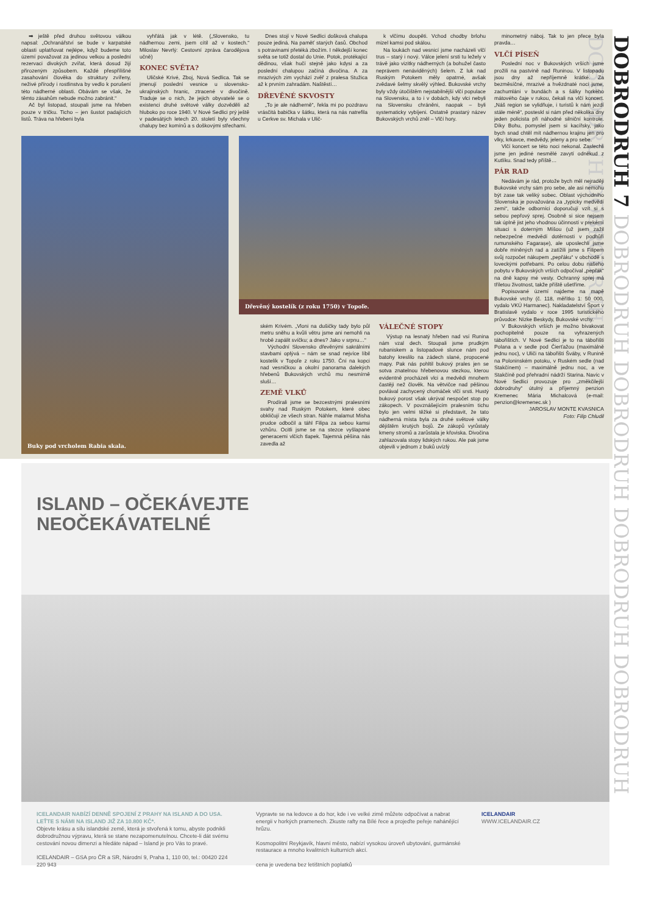DOBRODRUH 7 DOBRODRUH DOBRODRUH DOBRODRUH DOBRODRUH DOBRODRUH DOBRODRUH
➡ ještě před druhou světovou válkou napsal: „Ochranářství se bude v karpatské oblasti uplatňovat nejlépe, když budeme toto území považovat za jedinou velkou a poslední rezervaci divokých zvířat, která dosud žijí přirozeným způsobem. Každé přespříliš­né zasahování člověka do struktury zvířeny, neživé přírody i rostlinstva by vedlo k porušení této nádherné oblasti. Obávám se však, že těmto zásahům nebude možno zabránit.“
Ač byl listopad, stoupali jsme na hřeben pouze v tričku. Ticho – jen šustot padajících listů. Tráva na hřebeni byla
vyhřátá jak v létě. („Slovensko, tu nádhernou zemi, jsem cítil až v kostech.“ Miloslav Nevrlý: Cestovní zpráva čarodějova učně)
KONEC SVĚTA?
Uličské Krivé, Zboj, Nová Sedlica. Tak se jmenují poslední vesnice u slovensko-ukrajinských hranic, ztracené v divočině. Traduje se o nich, že jejich obyvatelé se o existenci druhé světové války dozvěděli až hluboko po roce 1940. V Nové Sedlici prý ještě v padesátých letech 20. století byly všechny chalupy bez komínů a s doškovými střechami.
Dnes stojí v Nové Sedlici došková chalupa pouze jediná. Na paměť starých časů. Obchod s potravinami přetéká zbožím. I někdejší konec světa se totiž dostal do Unie. Potok, protékající dědinou, však hučí stejně jako kdysi a za poslední chalupou začíná divočina. A za mrazivých zim vychází zvěř z pralesa Stužica až k prvním zahradám. Naštěstí…
DŘEVĚNÉ SKVOSTY
„To je ale nádherně“, řekla mi po pozdravu vrásčitá babička v šátku, která na nás natrefila u Cerkve sv. Michala v Ulič-
k vlčímu doupěti. Vchod chodby brlohu mizel kamsi pod skálou.
Na loukách nad vesnicí jsme nacházeli vlčí trus – starý i nový. Válce jelení srsti tu ležely v trávě jako vizitky nádherných (a bohužel často neprávem nenáviděných) šelem. Z luk nad Ruským Potokem měly opatrné, avšak zvědavé šelmy skvělý výhled. Bukovské vrchy byly vždy útočištěm nejstabilnější vlčí populace na Slovensku, a to i v dobách, kdy vlci nebyli na Slovensku chráněni, naopak – byli systematicky vybíjeni. Ostatně prastarý název Bukovských vrchů zněl – Vlčí hory.
minometný náboj. Tak to jen přece byla pravda…
VLČÍ PÍSEŇ
Poslední noc v Bukovských vrších jsme prožili na pastvině nad Runinou. V listopadu jsou dny až nepříjemně krátké. Za bezměsíčné, mrazivé a hvězdnaté noci jsme, zachumláni v bundách a s šálky horkého mátového čaje v rukou, čekali na vlčí koncert. „Náš region se vylidňuje, i turistů k nám jezdí stále méně“, posteskl si nám před několika dny jeden policista při náhodné silniční kontrole. Díky Bohu, pomyslel jsem si kacířsky, jako bych snad chtěl mít nádhernou krajinu jen pro vlky, krkavce, medvědy, jeleny a pro sebe.
Vlčí koncert se této noci nekonal. Zaslechli jsme jen jediné nesmělé zavytí odněkud z Kutlíku. Snad tedy příště…
PÁR RAD
Nedávám je rád, protože bych měl nejraději Bukovské vrchy sám pro sebe, ale asi nemohu být zase tak veliký sobec. Oblast východního Slovenska je považována za „typicky medvědí zemi“, takže odborníci doporučují vzít si s sebou pepřový sprej. Osobně si sice nejsem tak úplně jist jeho vhodnou účinností v prekérní situaci s doterným Míšou (už jsem zažil nebezpečné medvědí dotěrnosti v podhůří rumunského Fagarașe), ale uposlechli jsme dobře míněných rad a zatížili jsme s Filipem svůj rozpočet nákupem „pepřáku“ v obchodě s loveckými potřebami. Po celou dobu našeho pobytu v Bukovských vrších odpočíval „pepřák“ na dně kapsy mé vesty. Ochranný sprej má tříletou životnost, takže příště ušetříme.
Popisované území najdeme na mapě Bukovské vrchy (č. 118, měřítko 1: 50 000, vydalo VKÚ Harmanec). Nakladatelství Šport v Bratislavě vydalo v roce 1995 turistického průvodce: Nízke Beskydy, Bukovské vrchy.
V Bukovských vrších je možno bivakovat pochopitelně pouze na vyhrazených tábořištích. V Nové Sedlici je to na tábořišti Polana a v sedle pod Čierťažou (maximálně jednu noc), v Uliči na tábořišti Šváby, v Runině na Poloninském potoku, v Ruském sedle (nad Stakčínem) – maximálně jednu noc, a ve Stakčíně pod přehradní nádrží Starina. Navíc v Nové Sedlici provozuje pro „změkčilejší dobrodruhy“ útulný a příjemný penzion Kremenec Mária Michalcová (e-mail: penzion@kremenec.sk )
JAROSLAV MONTE KVASNICA
Foto: Filip Chludil
Buky pod vrcholem Rabia skala.
Dřevěný kostelík (z roku 1750) v Topoľe.
ském Krivém. „Vloni na dušičky tady bylo půl metru sněhu a kvůli větru jsme ani nemohli na hrobě zapálit svíčku; a dnes? Jako v srpnu…“
Východní Slovensko dřevěnými sakrálními stavbami oplývá – nám se snad nejvíce líbil kostelík v Topoľe z roku 1750. Ční na kopci nad vesničkou a okolní panorama dalekých hřebenů Bukovských vrchů mu nesmírně sluší…
ZEMĚ VLKŮ
Prodírali jsme se bezcestnými pralesními svahy nad Ruským Potokem, které obec obkličují ze všech stran. Náhle malamut Misha prudce odbočil a táhl Filipa za sebou kamsi vzhůru. Ocitli jsme se na stezce vyšlapané generacemi vlčích tlapek. Tajemná pěšina nás zavedla až
VÁLEČNÉ STOPY
Výstup na lesnatý hřeben nad vsí Runina nám vzal dech. Stoupali jsme prudkým rubaniskem a listopadové slunce nám pod batohy kreslilo na zádech slané, propocené mapy. Pak nás pohltil bukový prales jen se sotva znatelnou hřebenovou stezkou, kterou evidentně procházeli vlci a medvědi mnohem častěji než člověk. Na větvičce nad pěšinou povlával zachycený chomáček vlčí srsti. Hustý bukový porost však ukrýval nespočet stop po zákopech. V povznášejícím pralesním tichu bylo jen velmi těžké si představit, že tato nádherná místa byla za druhé světové války dějištěm krutých bojů. Ze zákopů vyrůstaly kmeny stromů a zarůstala je křoviska. Divočina zahlazovala stopy lidských rukou. Ale pak jsme objevili v jednom z buků uvízlý
ISLAND – OČEKÁVEJTE
NEOČEKÁVATELNÉ
ICELANDAIR NABÍZÍ DENNĚ SPOJENÍ Z PRAHY NA ISLAND A DO USA. LEŤTE S NÁMI NA ISLAND JIŽ ZA 10.800 KČ*.
Objevte krásu a sílu islandské země, která je stvořená k tomu, abyste podnikli dobrodružnou výpravu, která se stane nezapomenutelnou. Chcete-li dát svému cestování novou dimenzi a hledáte nápad – Island je pro Vás to pravé.
ICELANDAIR – GSA pro ČR a SR, Národní 9, Praha 1, 110 00, tel.: 00420 224 220 943
Vypravte se na ledovce a do hor, kde i ve velké zimě můžete odpočívat a nabrat energii v horkých pramenech. Zkuste rafty na Bílé řece a projeďte peřeje naháněj­ící hrůzu.
Kosmopolitní Reykjavík, hlavní město, nabízí vysokou úroveň ubytování, gurmánské restaurace a mnoho kvalitních kulturních akcí.
cena je uvedena bez letištních poplatků
ICELANDAIR
WWW.ICELANDAIR.CZ